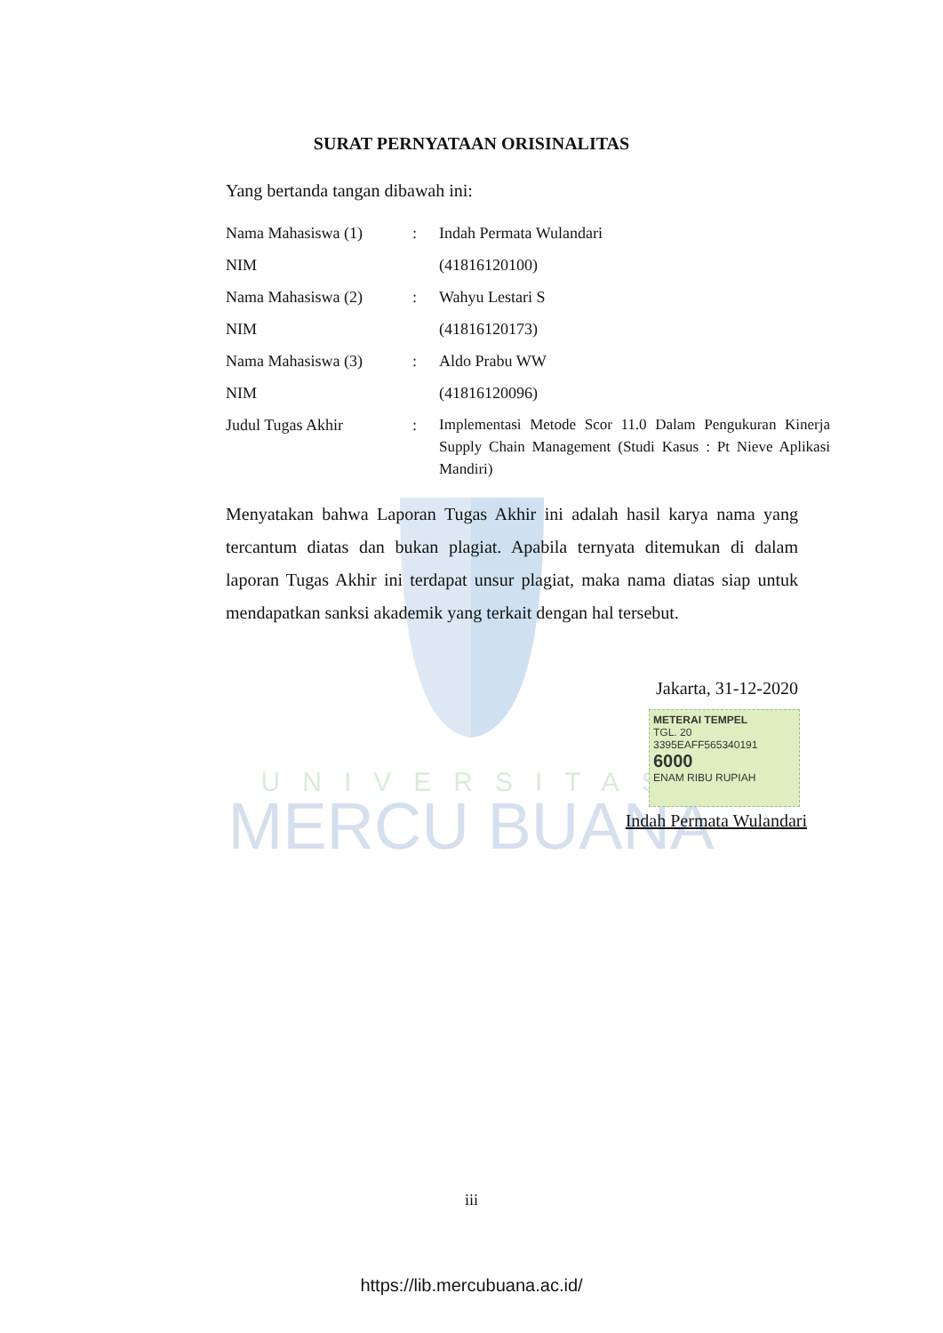UNIVERSITAS
MERCU BUANA
SURAT PERNYATAAN ORISINALITAS
Yang bertanda tangan dibawah ini:
Nama Mahasiswa (1) : Indah Permata Wulandari
NIM (41816120100)
Nama Mahasiswa (2) : Wahyu Lestari S
NIM (41816120173)
Nama Mahasiswa (3) : Aldo Prabu WW
NIM (41816120096)
Judul Tugas Akhir :
Implementasi Metode Scor 11.0 Dalam Pengukuran Kinerja Supply Chain Management (Studi Kasus : Pt Nieve Aplikasi Mandiri)
Menyatakan bahwa Laporan Tugas Akhir ini adalah hasil karya nama yang tercantum diatas dan bukan plagiat. Apabila ternyata ditemukan di dalam laporan Tugas Akhir ini terdapat unsur plagiat, maka nama diatas siap untuk mendapatkan sanksi akademik yang terkait dengan hal tersebut.
Jakarta, 31-12-2020
METERAI TEMPEL
TGL. 20
3395EAFF565340191
6000
ENAM RIBU RUPIAH
Indah Permata Wulandari
iii
https://lib.mercubuana.ac.id/